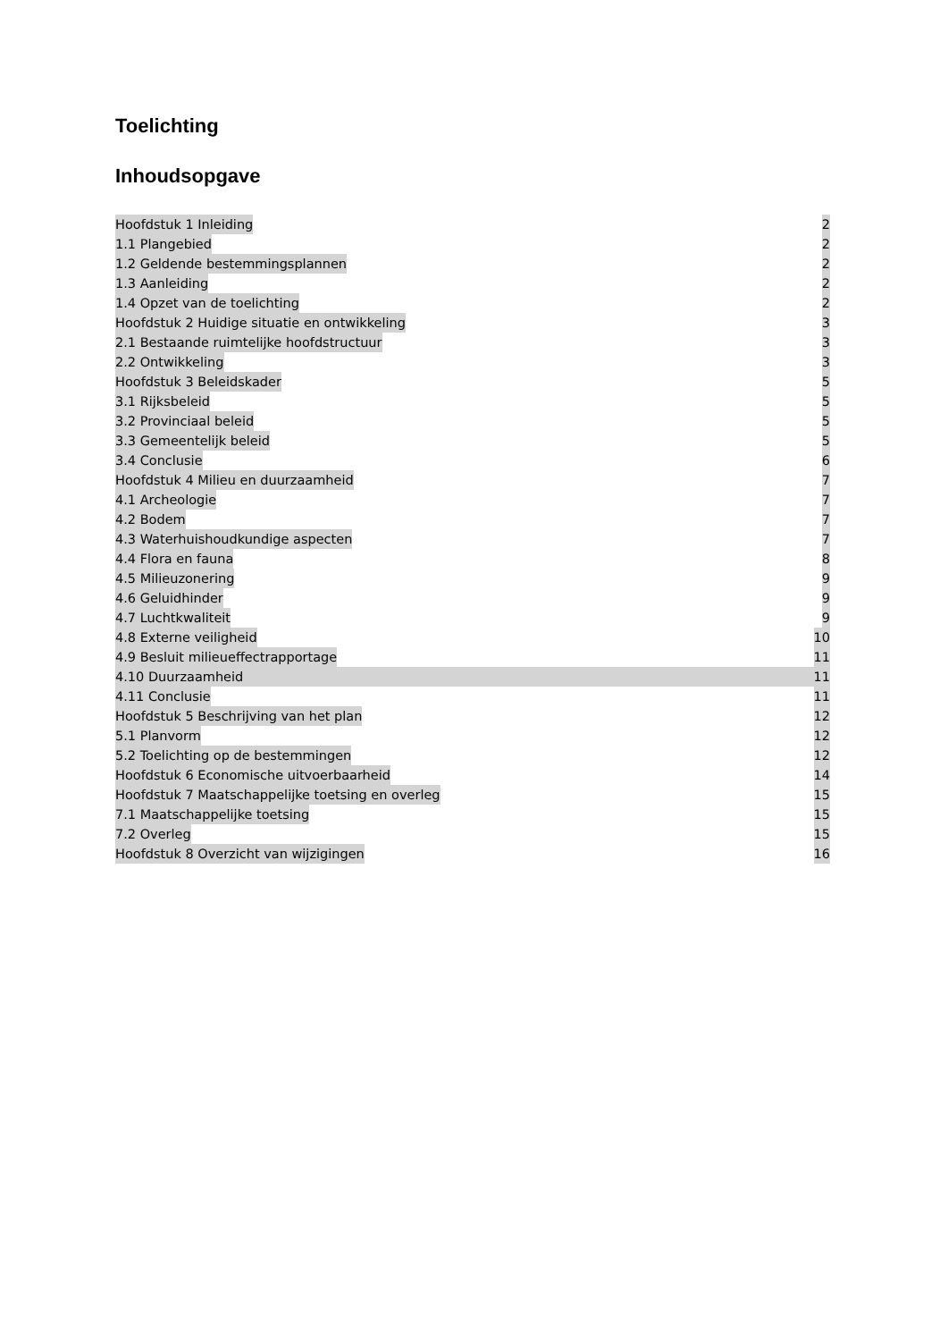Toelichting
Inhoudsopgave
Hoofdstuk 1 Inleiding 2
1.1 Plangebied 2
1.2 Geldende bestemmingsplannen 2
1.3 Aanleiding 2
1.4 Opzet van de toelichting 2
Hoofdstuk 2 Huidige situatie en ontwikkeling 3
2.1 Bestaande ruimtelijke hoofdstructuur 3
2.2 Ontwikkeling 3
Hoofdstuk 3 Beleidskader 5
3.1 Rijksbeleid 5
3.2 Provinciaal beleid 5
3.3 Gemeentelijk beleid 5
3.4 Conclusie 6
Hoofdstuk 4 Milieu en duurzaamheid 7
4.1 Archeologie 7
4.2 Bodem 7
4.3 Waterhuishoudkundige aspecten 7
4.4 Flora en fauna 8
4.5 Milieuzonering 9
4.6 Geluidhinder 9
4.7 Luchtkwaliteit 9
4.8 Externe veiligheid 10
4.9 Besluit milieueffectrapportage 11
4.10 Duurzaamheid 11
4.11 Conclusie 11
Hoofdstuk 5 Beschrijving van het plan 12
5.1 Planvorm 12
5.2 Toelichting op de bestemmingen 12
Hoofdstuk 6 Economische uitvoerbaarheid 14
Hoofdstuk 7 Maatschappelijke toetsing en overleg 15
7.1 Maatschappelijke toetsing 15
7.2 Overleg 15
Hoofdstuk 8 Overzicht van wijzigingen 16